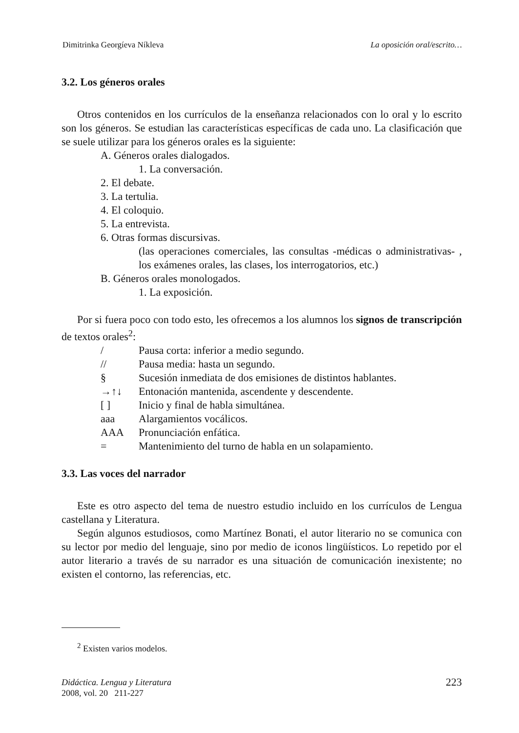Dimitrinka Georgíeva Níkleva La oposición oral/escrito…
3.2. Los géneros orales
Otros contenidos en los currículos de la enseñanza relacionados con lo oral y lo escrito son los géneros. Se estudian las características específicas de cada uno. La clasificación que se suele utilizar para los géneros orales es la siguiente:
A. Géneros orales dialogados.
1. La conversación.
2. El debate.
3. La tertulia.
4. El coloquio.
5. La entrevista.
6. Otras formas discursivas.
(las operaciones comerciales, las consultas -médicas o administrativas- , los exámenes orales, las clases, los interrogatorios, etc.)
B. Géneros orales monologados.
1. La exposición.
Por si fuera poco con todo esto, les ofrecemos a los alumnos los signos de transcripción de textos orales<sup>2</sup>:
/ Pausa corta: inferior a medio segundo.
// Pausa media: hasta un segundo.
§ Sucesión inmediata de dos emisiones de distintos hablantes.
→↑↓ Entonación mantenida, ascendente y descendente.
[ ] Inicio y final de habla simultánea.
aaa Alargamientos vocálicos.
AAA Pronunciación enfática.
= Mantenimiento del turno de habla en un solapamiento.
3.3. Las voces del narrador
Este es otro aspecto del tema de nuestro estudio incluido en los currículos de Lengua castellana y Literatura.
Según algunos estudiosos, como Martínez Bonati, el autor literario no se comunica con su lector por medio del lenguaje, sino por medio de iconos lingüísticos. Lo repetido por el autor literario a través de su narrador es una situación de comunicación inexistente; no existen el contorno, las referencias, etc.
<sup>2</sup> Existen varios modelos.
Didáctica. Lengua y Literatura
2008, vol. 20 211-227
223